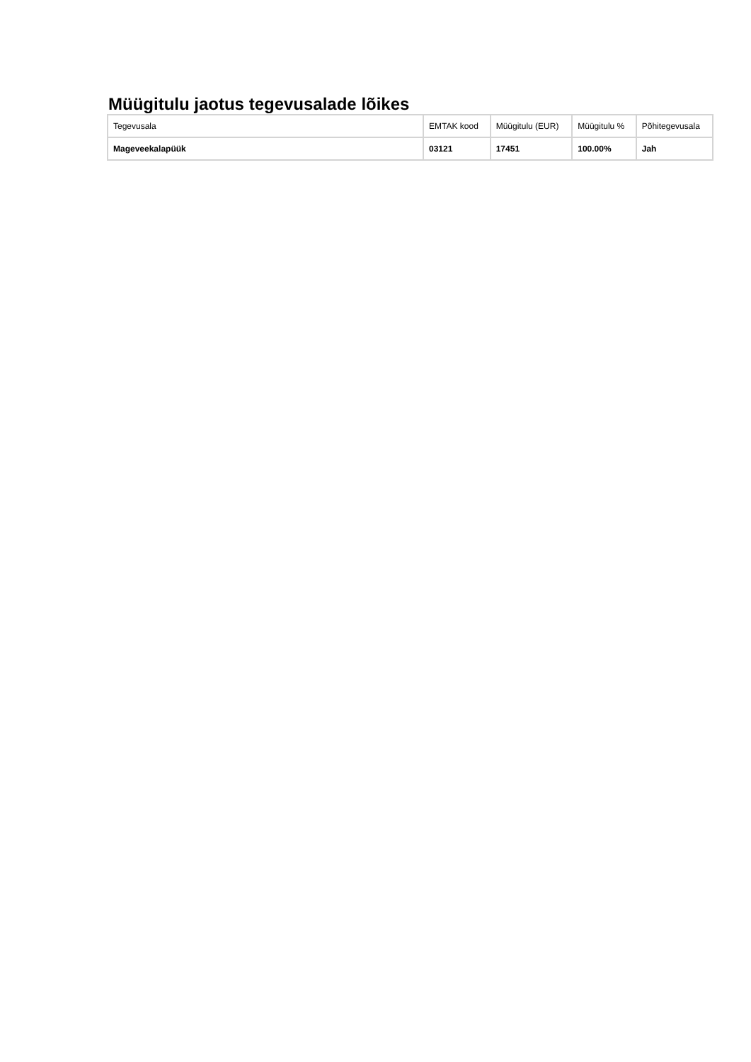Müügitulu jaotus tegevusalade lõikes
| Tegevusala | EMTAK kood | Müügitulu (EUR) | Müügitulu % | Põhitegevusala |
| --- | --- | --- | --- | --- |
| Mageveekalapüük | 03121 | 17451 | 100.00% | Jah |